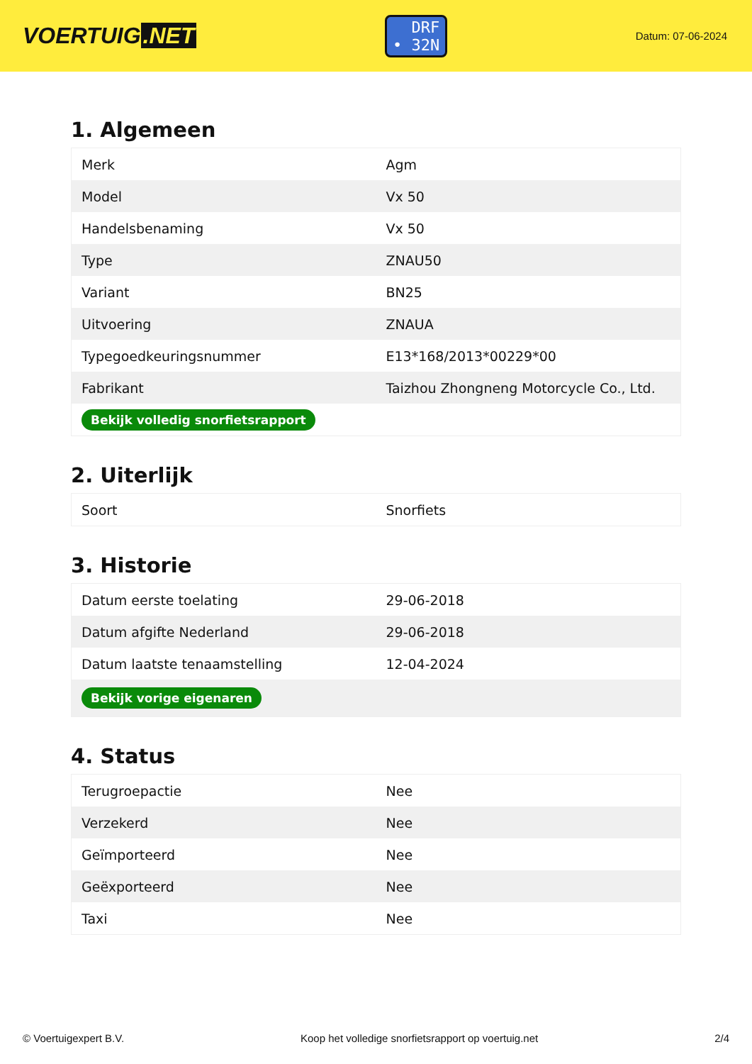VOERTUIG.NET
DRF
• 32N
Datum: 07-06-2024
1. Algemeen
| Merk | Agm |
| Model | Vx 50 |
| Handelsbenaming | Vx 50 |
| Type | ZNAU50 |
| Variant | BN25 |
| Uitvoering | ZNAUA |
| Typegoedkeuringsnummer | E13*168/2013*00229*00 |
| Fabrikant | Taizhou Zhongneng Motorcycle Co., Ltd. |
| Bekijk volledig snorfietsrapport | |
2. Uiterlijk
| Soort | Snorfiets |
3. Historie
| Datum eerste toelating | 29-06-2018 |
| Datum afgifte Nederland | 29-06-2018 |
| Datum laatste tenaamstelling | 12-04-2024 |
| Bekijk vorige eigenaren | |
4. Status
| Terugroepactie | Nee |
| Verzekerd | Nee |
| Geïmporteerd | Nee |
| Geëxporteerd | Nee |
| Taxi | Nee |
© Voertuigexpert B.V. Koop het volledige snorfietsrapport op voertuig.net 2/4